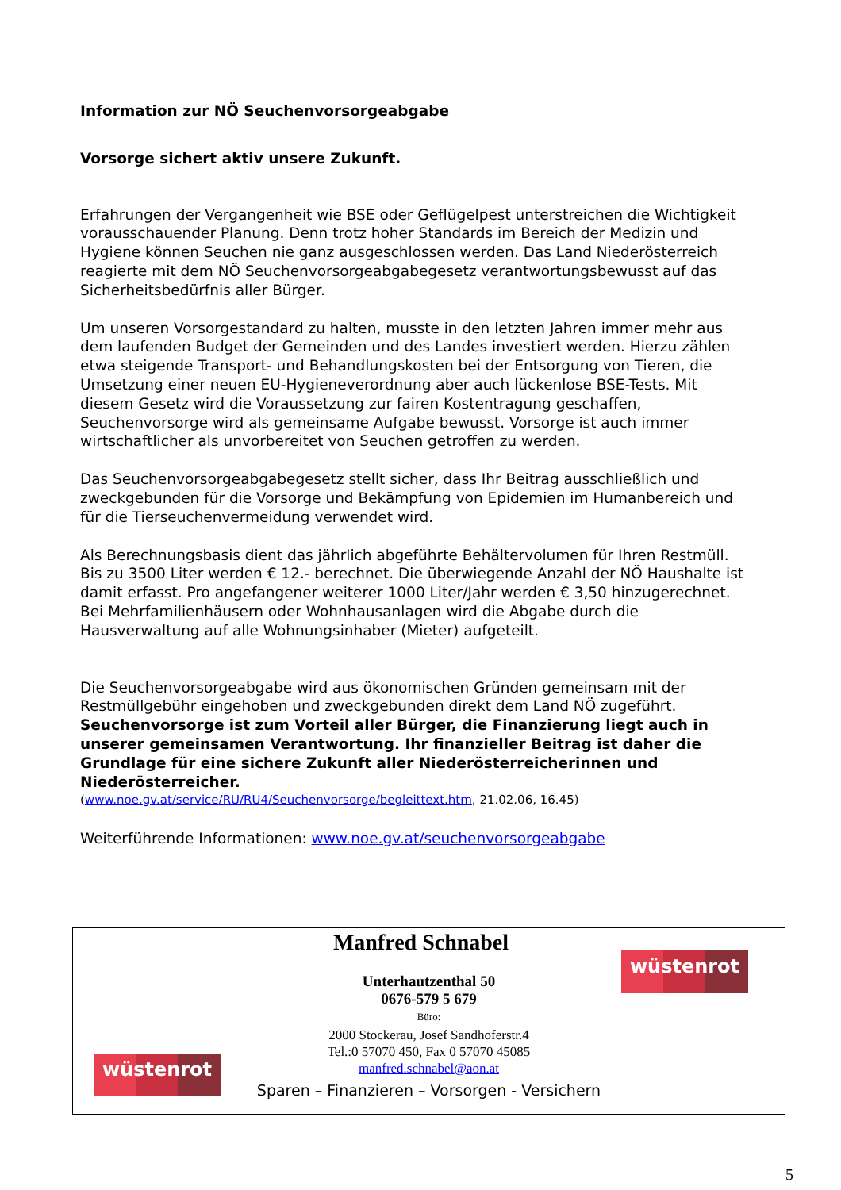Information zur NÖ Seuchenvorsorgeabgabe
Vorsorge sichert aktiv unsere Zukunft.
Erfahrungen der Vergangenheit wie BSE oder Geflügelpest unterstreichen die Wichtigkeit vorausschauender Planung. Denn trotz hoher Standards im Bereich der Medizin und Hygiene können Seuchen nie ganz ausgeschlossen werden. Das Land Niederösterreich reagierte mit dem NÖ Seuchenvorsorgeabgabegesetz verantwortungsbewusst auf das Sicherheitsbedürfnis aller Bürger.
Um unseren Vorsorgestandard zu halten, musste in den letzten Jahren immer mehr aus dem laufenden Budget der Gemeinden und des Landes investiert werden. Hierzu zählen etwa steigende Transport- und Behandlungskosten bei der Entsorgung von Tieren, die Umsetzung einer neuen EU-Hygieneverordnung aber auch lückenlose BSE-Tests. Mit diesem Gesetz wird die Voraussetzung zur fairen Kostentragung geschaffen, Seuchenvorsorge wird als gemeinsame Aufgabe bewusst. Vorsorge ist auch immer wirtschaftlicher als unvorbereitet von Seuchen getroffen zu werden.
Das Seuchenvorsorgeabgabegesetz stellt sicher, dass Ihr Beitrag ausschließlich und zweckgebunden für die Vorsorge und Bekämpfung von Epidemien im Humanbereich und für die Tierseuchenvermeidung verwendet wird.
Als Berechnungsbasis dient das jährlich abgeführte Behältervolumen für Ihren Restmüll. Bis zu 3500 Liter werden € 12.- berechnet. Die überwiegende Anzahl der NÖ Haushalte ist damit erfasst. Pro angefangener weiterer 1000 Liter/Jahr werden € 3,50 hinzugerechnet. Bei Mehrfamilienhäusern oder Wohnhausanlagen wird die Abgabe durch die Hausverwaltung auf alle Wohnungsinhaber (Mieter) aufgeteilt.
Die Seuchenvorsorgeabgabe wird aus ökonomischen Gründen gemeinsam mit der Restmüllgebühr eingehoben und zweckgebunden direkt dem Land NÖ zugeführt.
Seuchenvorsorge ist zum Vorteil aller Bürger, die Finanzierung liegt auch in unserer gemeinsamen Verantwortung. Ihr finanzieller Beitrag ist daher die Grundlage für eine sichere Zukunft aller Niederösterreicherinnen und Niederösterreicher.
(www.noe.gv.at/service/RU/RU4/Seuchenvorsorge/begleittext.htm, 21.02.06, 16.45)
Weiterführende Informationen: www.noe.gv.at/seuchenvorsorgeabgabe
wüstenrot
wüstenrot
Manfred Schnabel
Unterhautzenthal 50
0676-579 5 679
Büro:
2000 Stockerau, Josef Sandhoferstr.4
Tel.:0 57070 450, Fax 0 57070 45085
manfred.schnabel@aon.at
Sparen – Finanzieren – Vorsorgen - Versichern
5